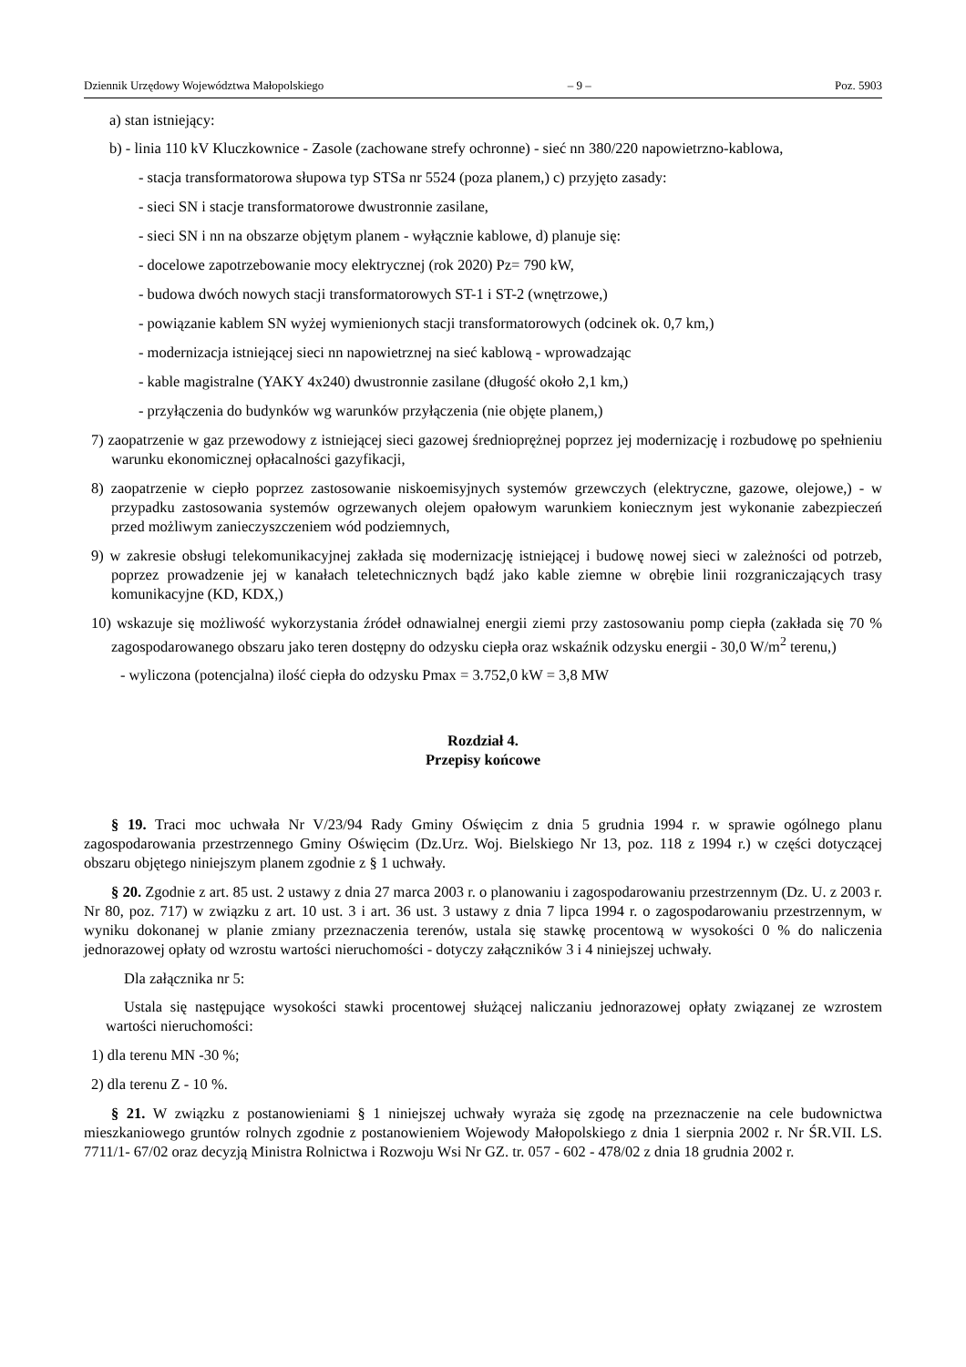Dziennik Urzędowy Województwa Małopolskiego – 9 – Poz. 5903
a) stan istniejący:
b) - linia 110 kV Kluczkownice - Zasole (zachowane strefy ochronne) - sieć nn 380/220 napowietrzno-kablowa,
- stacja transformatorowa słupowa typ STSa nr 5524 (poza planem,) c) przyjęto zasady:
- sieci SN i stacje transformatorowe dwustronnie zasilane,
- sieci SN i nn na obszarze objętym planem - wyłącznie kablowe, d) planuje się:
- docelowe zapotrzebowanie mocy elektrycznej (rok 2020) Pz= 790 kW,
- budowa dwóch nowych stacji transformatorowych ST-1 i ST-2 (wnętrzowe,)
- powiązanie kablem SN wyżej wymienionych stacji transformatorowych (odcinek ok. 0,7 km,)
- modernizacja istniejącej sieci nn napowietrznej na sieć kablową - wprowadzając
- kable magistralne (YAKY 4x240) dwustronnie zasilane (długość około 2,1 km,)
- przyłączenia do budynków wg warunków przyłączenia (nie objęte planem,)
7) zaopatrzenie w gaz przewodowy z istniejącej sieci gazowej średnioprężnej poprzez jej modernizację i rozbudowę po spełnieniu warunku ekonomicznej opłacalności gazyfikacji,
8) zaopatrzenie w ciepło poprzez zastosowanie niskoemisyjnych systemów grzewczych (elektryczne, gazowe, olejowe,) - w przypadku zastosowania systemów ogrzewanych olejem opałowym warunkiem koniecznym jest wykonanie zabezpieczeń przed możliwym zanieczyszczeniem wód podziemnych,
9) w zakresie obsługi telekomunikacyjnej zakłada się modernizację istniejącej i budowę nowej sieci w zależności od potrzeb, poprzez prowadzenie jej w kanałach teletechnicznych bądź jako kable ziemne w obrębie linii rozgraniczających trasy komunikacyjne (KD, KDX,)
10) wskazuje się możliwość wykorzystania źródeł odnawialnej energii ziemi przy zastosowaniu pomp ciepła (zakłada się 70 % zagospodarowanego obszaru jako teren dostępny do odzysku ciepła oraz wskaźnik odzysku energii - 30,0 W/m<sup>2</sup> terenu,)
- wyliczona (potencjalna) ilość ciepła do odzysku Pmax = 3.752,0 kW = 3,8 MW
Rozdział 4.
Przepisy końcowe
§ 19. Traci moc uchwała Nr V/23/94 Rady Gminy Oświęcim z dnia 5 grudnia 1994 r. w sprawie ogólnego planu zagospodarowania przestrzennego Gminy Oświęcim (Dz.Urz. Woj. Bielskiego Nr 13, poz. 118 z 1994 r.) w części dotyczącej obszaru objętego niniejszym planem zgodnie z § 1 uchwały.
§ 20. Zgodnie z art. 85 ust. 2 ustawy z dnia 27 marca 2003 r. o planowaniu i zagospodarowaniu przestrzennym (Dz. U. z 2003 r. Nr 80, poz. 717) w związku z art. 10 ust. 3 i art. 36 ust. 3 ustawy z dnia 7 lipca 1994 r. o zagospodarowaniu przestrzennym, w wyniku dokonanej w planie zmiany przeznaczenia terenów, ustala się stawkę procentową w wysokości 0 % do naliczenia jednorazowej opłaty od wzrostu wartości nieruchomości - dotyczy załączników 3 i 4 niniejszej uchwały.
Dla załącznika nr 5:
Ustala się następujące wysokości stawki procentowej służącej naliczaniu jednorazowej opłaty związanej ze wzrostem wartości nieruchomości:
1) dla terenu MN -30 %;
2) dla terenu Z - 10 %.
§ 21. W związku z postanowieniami § 1 niniejszej uchwały wyraża się zgodę na przeznaczenie na cele budownictwa mieszkaniowego gruntów rolnych zgodnie z postanowieniem Wojewody Małopolskiego z dnia 1 sierpnia 2002 r. Nr ŚR.VII. LS. 7711/1- 67/02 oraz decyzją Ministra Rolnictwa i Rozwoju Wsi Nr GZ. tr. 057 - 602 - 478/02 z dnia 18 grudnia 2002 r.